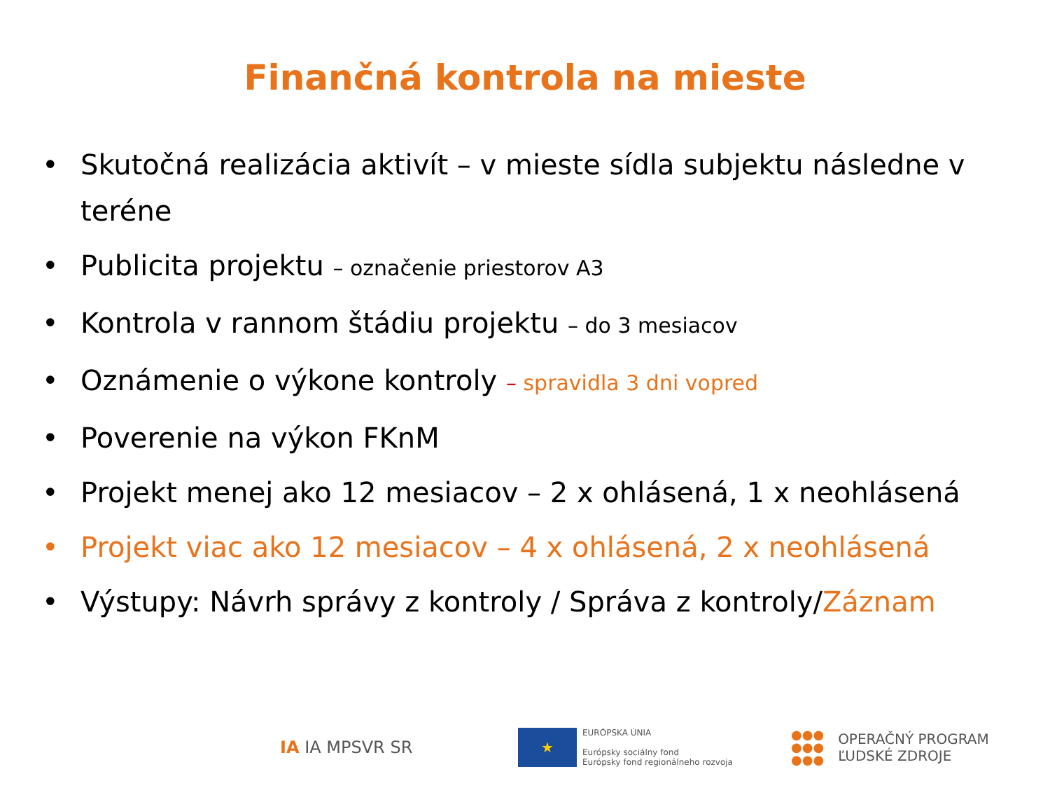Finančná kontrola na mieste
• Skutočná realizácia aktivít – v mieste sídla subjektu následne v teréne
• Publicita projektu – označenie priestorov A3
• Kontrola v rannom štádiu projektu – do 3 mesiacov
• Oznámenie o výkone kontroly – spravidla 3 dni vopred
• Poverenie na výkon FKnM
• Projekt menej ako 12 mesiacov – 2 x ohlásená, 1 x neohlásená
• Projekt viac ako 12 mesiacov – 4 x ohlásená, 2 x neohlásená
• Výstupy: Návrh správy z kontroly / Správa z kontroly/Záznam
IA IA MPSVR SR
★
EURÓPSKA ÚNIA
Európsky sociálny fond
Európsky fond regionálneho rozvoja
●●●
●●●
●●●
OPERAČNÝ PROGRAM
ĽUDSKÉ ZDROJE